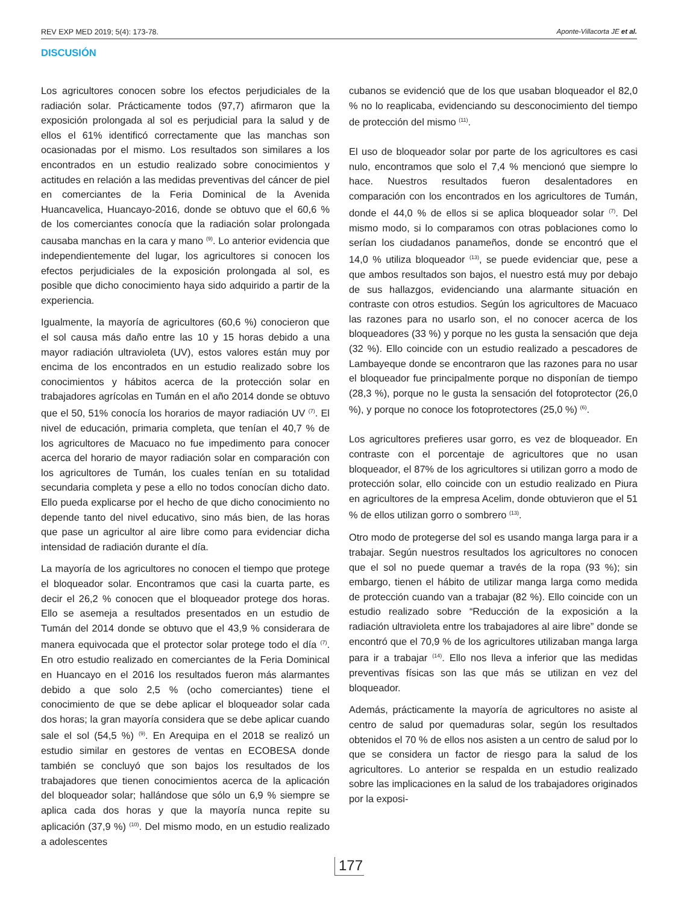REV EXP MED 2019; 5(4): 173-78. Aponte-Villacorta JE et al.
DISCUSIÓN
Los agricultores conocen sobre los efectos perjudiciales de la radiación solar. Prácticamente todos (97,7) afirmaron que la exposición prolongada al sol es perjudicial para la salud y de ellos el 61% identificó correctamente que las manchas son ocasionadas por el mismo. Los resultados son similares a los encontrados en un estudio realizado sobre conocimientos y actitudes en relación a las medidas preventivas del cáncer de piel en comerciantes de la Feria Dominical de la Avenida Huancavelica, Huancayo-2016, donde se obtuvo que el 60,6 % de los comerciantes conocía que la radiación solar prolongada causaba manchas en la cara y mano <sup>(9)</sup>. Lo anterior evidencia que independientemente del lugar, los agricultores si conocen los efectos perjudiciales de la exposición prolongada al sol, es posible que dicho conocimiento haya sido adquirido a partir de la experiencia.
Igualmente, la mayoría de agricultores (60,6 %) conocieron que el sol causa más daño entre las 10 y 15 horas debido a una mayor radiación ultravioleta (UV), estos valores están muy por encima de los encontrados en un estudio realizado sobre los conocimientos y hábitos acerca de la protección solar en trabajadores agrícolas en Tumán en el año 2014 donde se obtuvo que el 50, 51% conocía los horarios de mayor radiación UV <sup>(7)</sup>. El nivel de educación, primaria completa, que tenían el 40,7 % de los agricultores de Macuaco no fue impedimento para conocer acerca del horario de mayor radiación solar en comparación con los agricultores de Tumán, los cuales tenían en su totalidad secundaria completa y pese a ello no todos conocían dicho dato. Ello pueda explicarse por el hecho de que dicho conocimiento no depende tanto del nivel educativo, sino más bien, de las horas que pase un agricultor al aire libre como para evidenciar dicha intensidad de radiación durante el día.
La mayoría de los agricultores no conocen el tiempo que protege el bloqueador solar. Encontramos que casi la cuarta parte, es decir el 26,2 % conocen que el bloqueador protege dos horas. Ello se asemeja a resultados presentados en un estudio de Tumán del 2014 donde se obtuvo que el 43,9 % considerara de manera equivocada que el protector solar protege todo el día <sup>(7)</sup>. En otro estudio realizado en comerciantes de la Feria Dominical en Huancayo en el 2016 los resultados fueron más alarmantes debido a que solo 2,5 % (ocho comerciantes) tiene el conocimiento de que se debe aplicar el bloqueador solar cada dos horas; la gran mayoría considera que se debe aplicar cuando sale el sol (54,5 %) <sup>(9)</sup>. En Arequipa en el 2018 se realizó un estudio similar en gestores de ventas en ECOBESA donde también se concluyó que son bajos los resultados de los trabajadores que tienen conocimientos acerca de la aplicación del bloqueador solar; hallándose que sólo un 6,9 % siempre se aplica cada dos horas y que la mayoría nunca repite su aplicación (37,9 %) <sup>(10)</sup>. Del mismo modo, en un estudio realizado a adolescentes
cubanos se evidenció que de los que usaban bloqueador el 82,0 % no lo reaplicaba, evidenciando su desconocimiento del tiempo de protección del mismo <sup>(11)</sup>.
El uso de bloqueador solar por parte de los agricultores es casi nulo, encontramos que solo el 7,4 % mencionó que siempre lo hace. Nuestros resultados fueron desalentadores en comparación con los encontrados en los agricultores de Tumán, donde el 44,0 % de ellos si se aplica bloqueador solar <sup>(7)</sup>. Del mismo modo, si lo comparamos con otras poblaciones como lo serían los ciudadanos panameños, donde se encontró que el 14,0 % utiliza bloqueador <sup>(13)</sup>, se puede evidenciar que, pese a que ambos resultados son bajos, el nuestro está muy por debajo de sus hallazgos, evidenciando una alarmante situación en contraste con otros estudios. Según los agricultores de Macuaco las razones para no usarlo son, el no conocer acerca de los bloqueadores (33 %) y porque no les gusta la sensación que deja (32 %). Ello coincide con un estudio realizado a pescadores de Lambayeque donde se encontraron que las razones para no usar el bloqueador fue principalmente porque no disponían de tiempo (28,3 %), porque no le gusta la sensación del fotoprotector (26,0 %), y porque no conoce los fotoprotectores (25,0 %) <sup>(6)</sup>.
Los agricultores prefieres usar gorro, es vez de bloqueador. En contraste con el porcentaje de agricultores que no usan bloqueador, el 87% de los agricultores si utilizan gorro a modo de protección solar, ello coincide con un estudio realizado en Piura en agricultores de la empresa Acelim, donde obtuvieron que el 51 % de ellos utilizan gorro o sombrero <sup>(13)</sup>.
Otro modo de protegerse del sol es usando manga larga para ir a trabajar. Según nuestros resultados los agricultores no conocen que el sol no puede quemar a través de la ropa (93 %); sin embargo, tienen el hábito de utilizar manga larga como medida de protección cuando van a trabajar (82 %). Ello coincide con un estudio realizado sobre “Reducción de la exposición a la radiación ultravioleta entre los trabajadores al aire libre” donde se encontró que el 70,9 % de los agricultores utilizaban manga larga para ir a trabajar <sup>(14)</sup>. Ello nos lleva a inferior que las medidas preventivas físicas son las que más se utilizan en vez del bloqueador.
Además, prácticamente la mayoría de agricultores no asiste al centro de salud por quemaduras solar, según los resultados obtenidos el 70 % de ellos nos asisten a un centro de salud por lo que se considera un factor de riesgo para la salud de los agricultores. Lo anterior se respalda en un estudio realizado sobre las implicaciones en la salud de los trabajadores originados por la exposi-
177